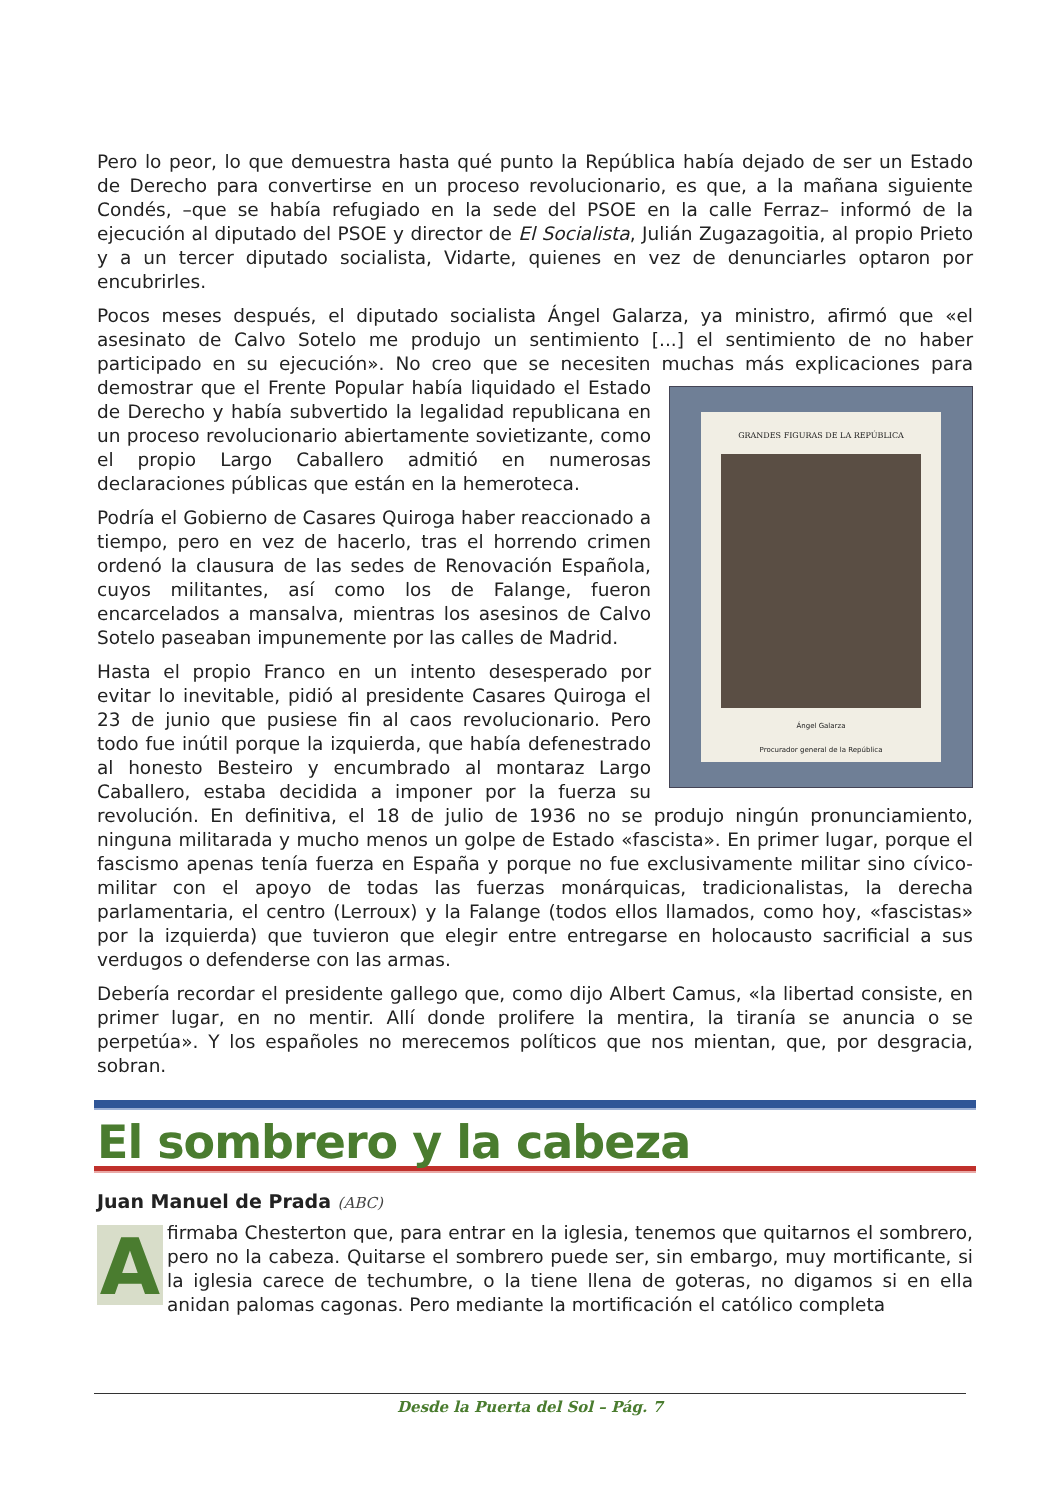Pero lo peor, lo que demuestra hasta qué punto la República había dejado de ser un Estado de Derecho para convertirse en un proceso revolucionario, es que, a la mañana siguiente Condés, –que se había refugiado en la sede del PSOE en la calle Ferraz– informó de la ejecución al diputado del PSOE y director de El Socialista, Julián Zugazagoitia, al propio Prieto y a un tercer diputado socialista, Vidarte, quienes en vez de denunciarles optaron por encubrirles.
Pocos meses después, el diputado socialista Ángel Galarza, ya ministro, afirmó que «el asesinato de Calvo Sotelo me produjo un sentimiento [...] el sentimiento de no haber participado en su ejecución». No creo que se necesiten muchas más explicaciones para
GRANDES FIGURAS DE LA REPÚBLICA
Ángel Galarza
Procurador general de la República
demostrar que el Frente Popular había liquidado el Estado de Derecho y había subvertido la legalidad republicana en un proceso revolucionario abiertamente sovietizante, como el propio Largo Caballero admitió en numerosas declaraciones públicas que están en la hemeroteca.
Podría el Gobierno de Casares Quiroga haber reaccionado a tiempo, pero en vez de hacerlo, tras el horrendo crimen ordenó la clausura de las sedes de Renovación Española, cuyos militantes, así como los de Falange, fueron encarcelados a mansalva, mientras los asesinos de Calvo Sotelo paseaban impunemente por las calles de Madrid.
Hasta el propio Franco en un intento desesperado por evitar lo inevitable, pidió al presidente Casares Quiroga el 23 de junio que pusiese fin al caos revolucionario. Pero todo fue inútil porque la izquierda, que había defenestrado al honesto Besteiro y encumbrado al montaraz Largo Caballero, estaba decidida a imponer por la fuerza su revolución. En definitiva, el 18 de julio de 1936 no se produjo ningún pronunciamiento, ninguna militarada y mucho menos un golpe de Estado «fascista». En primer lugar, porque el fascismo apenas tenía fuerza en España y porque no fue exclusivamente militar sino cívico-militar con el apoyo de todas las fuerzas monárquicas, tradicionalistas, la derecha parlamentaria, el centro (Lerroux) y la Falange (todos ellos llamados, como hoy, «fascistas» por la izquierda) que tuvieron que elegir entre entregarse en holocausto sacrificial a sus verdugos o defenderse con las armas.
Debería recordar el presidente gallego que, como dijo Albert Camus, «la libertad consiste, en primer lugar, en no mentir. Allí donde prolifere la mentira, la tiranía se anuncia o se perpetúa». Y los españoles no merecemos políticos que nos mientan, que, por desgracia, sobran.
El sombrero y la cabeza
Juan Manuel de Prada (ABC)
Afirmaba Chesterton que, para entrar en la iglesia, tenemos que quitarnos el sombrero, pero no la cabeza. Quitarse el sombrero puede ser, sin embargo, muy mortificante, si la iglesia carece de techumbre, o la tiene llena de goteras, no digamos si en ella anidan palomas cagonas. Pero mediante la mortificación el católico completa
Desde la Puerta del Sol – Pág. 7